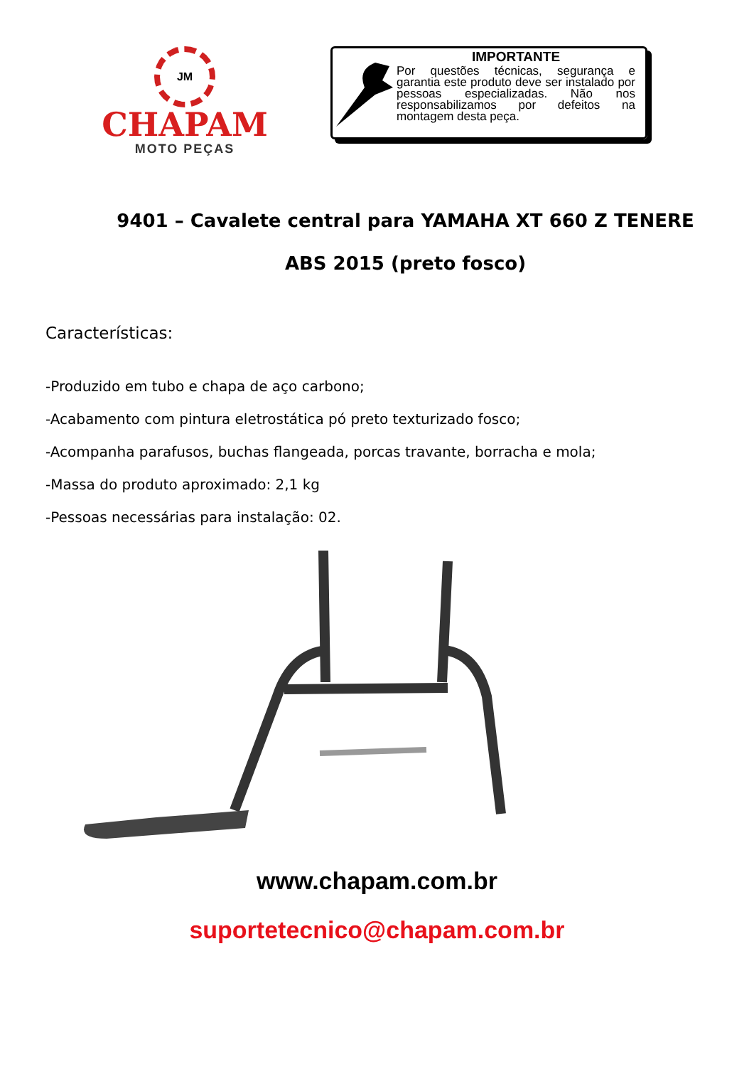JM
CHAPAM
MOTO PEÇAS
IMPORTANTE
Por questões técnicas, segurança e garantia este produto deve ser instalado por pessoas especializadas. Não nos responsabilizamos por defeitos na montagem desta peça.
9401 – Cavalete central para YAMAHA XT 660 Z TENERE ABS 2015 (preto fosco)
Características:
-Produzido em tubo e chapa de aço carbono;
-Acabamento com pintura eletrostática pó preto texturizado fosco;
-Acompanha parafusos, buchas flangeada, porcas travante, borracha e mola;
-Massa do produto aproximado: 2,1 kg
-Pessoas necessárias para instalação: 02.
www.chapam.com.br
suportetecnico@chapam.com.br